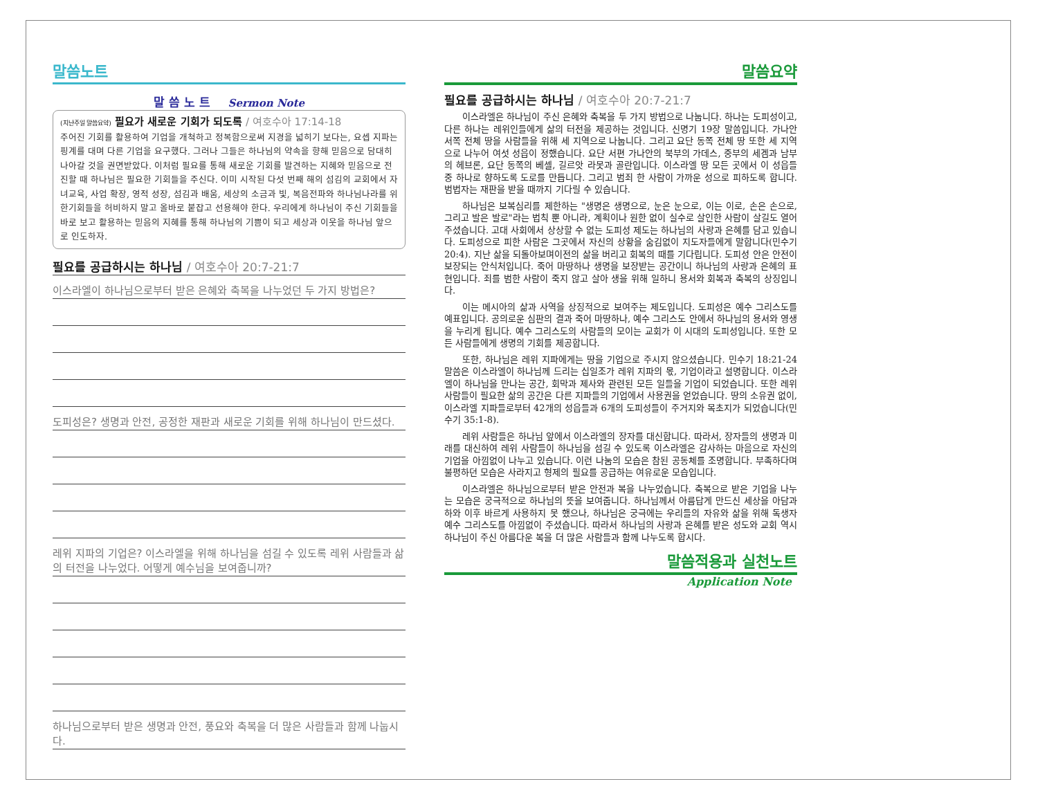말씀노트
말 씀 노 트 Sermon Note
(지난주일 말씀요약) 필요가 새로운 기회가 되도록 / 여호수아 17:14-18
주어진 기회를 활용하여 기업을 개척하고 정복함으로써 지경을 넓히기 보다는, 요셉 지파는 핑계를 대며 다른 기업을 요구했다. 그러나 그들은 하나님의 약속을 향해 믿음으로 담대히 나아갈 것을 권면받았다. 이처럼 필요를 통해 새로운 기회를 발견하는 지혜와 믿음으로 전진할 때 하나님은 필요한 기회들을 주신다. 이미 시작된 다섯 번째 해의 섬김의 교회에서 자녀교육, 사업 확장, 영적 성장, 섬김과 배움, 세상의 소금과 빛, 복음전파와 하나님나라를 위한기회들을 허비하지 말고 올바로 붙잡고 선용해야 한다. 우리에게 하나님이 주신 기회들을 바로 보고 활용하는 믿음의 지혜를 통해 하나님의 기쁨이 되고 세상과 이웃을 하나님 앞으로 인도하자.
필요를 공급하시는 하나님 / 여호수아 20:7-21:7
이스라엘이 하나님으로부터 받은 은혜와 축복을 나누었던 두 가지 방법은?
도피성은? 생명과 안전, 공정한 재판과 새로운 기회를 위해 하나님이 만드셨다.
레위 지파의 기업은? 이스라엘을 위해 하나님을 섬길 수 있도록 레위 사람들과 삶의 터전을 나누었다. 어떻게 예수님을 보여줍니까?
하나님으로부터 받은 생명과 안전, 풍요와 축복을 더 많은 사람들과 함께 나눕시다.
말씀요약
필요를 공급하시는 하나님 / 여호수아 20:7-21:7
이스라엘은 하나님이 주신 은혜와 축복을 두 가지 방법으로 나눕니다. 하나는 도피성이고, 다른 하나는 레위인들에게 삶의 터전을 제공하는 것입니다. 신명기 19장 말씀입니다. 가나안 서쪽 전체 땅을 사람들을 위해 세 지역으로 나눕니다. 그리고 요단 동쪽 전체 땅 또한 세 지역으로 나누어 여섯 성읍이 정했습니다. 요단 서편 가나안의 북부의 가데스, 중부의 세겜과 남부의 헤브론, 요단 동쪽의 베셀, 길르앗 라못과 골란입니다. 이스라엘 땅 모든 곳에서 이 성읍들 중 하나로 향하도록 도로를 만듭니다. 그리고 범죄 한 사람이 가까운 성으로 피하도록 합니다. 범법자는 재판을 받을 때까지 기다릴 수 있습니다.
하나님은 보복심리를 제한하는 "생명은 생명으로, 눈은 눈으로, 이는 이로, 손은 손으로, 그리고 발은 발로"라는 법칙 뿐 아니라, 계획이나 원한 없이 실수로 살인한 사람이 살길도 열어 주셨습니다. 고대 사회에서 상상할 수 없는 도피성 제도는 하나님의 사랑과 은혜를 담고 있습니다. 도피성으로 피한 사람은 그곳에서 자신의 상황을 숨김없이 지도자들에게 말합니다(민수기 20:4). 지난 삶을 되돌아보며이전의 삶을 버리고 회복의 때를 기다립니다. 도피성 안은 안전이 보장되는 안식처입니다. 죽어 마땅하나 생명을 보장받는 공간이니 하나님의 사랑과 은혜의 표현입니다. 죄를 범한 사람이 죽지 않고 살아 생을 위해 일하니 용서와 회복과 축복의 상징입니다.
이는 메시아의 삶과 사역을 상징적으로 보여주는 제도입니다. 도피성은 예수 그리스도를 예표입니다. 공의로운 심판의 결과 죽어 마땅하나, 예수 그리스도 안에서 하나님의 용서와 영생을 누리게 됩니다. 예수 그리스도의 사람들의 모이는 교회가 이 시대의 도피성입니다. 또한 모든 사람들에게 생명의 기회를 제공합니다.
또한, 하나님은 레위 지파에게는 땅을 기업으로 주시지 않으셨습니다. 민수기 18:21-24 말씀은 이스라엘이 하나님께 드리는 십일조가 레위 지파의 몫, 기업이라고 설명합니다. 이스라엘이 하나님을 만나는 공간, 회막과 제사와 관련된 모든 일들을 기업이 되었습니다. 또한 레위 사람들이 필요한 삶의 공간은 다른 지파들의 기업에서 사용권을 얻었습니다. 땅의 소유권 없이, 이스라엘 지파들로부터 42개의 성읍들과 6개의 도피성들이 주거지와 목초지가 되었습니다(민수기 35:1-8).
레위 사람들은 하나님 앞에서 이스라엘의 장자를 대신합니다. 따라서, 장자들의 생명과 미래를 대신하여 레위 사람들이 하나님을 섬길 수 있도록 이스라엘은 감사하는 마음으로 자신의 기업을 아낌없이 나누고 있습니다. 이런 나눔의 모습은 참된 공동체를 조명합니다. 부족하다며 불평하던 모습은 사라지고 형제의 필요를 공급하는 여유로운 모습입니다.
이스라엘은 하나님으로부터 받은 안전과 복을 나누었습니다. 축복으로 받은 기업을 나누는 모습은 궁극적으로 하나님의 뜻을 보여줍니다. 하나님께서 아름답게 만드신 세상을 아담과 하와 이후 바르게 사용하지 못 했으나, 하나님은 궁극에는 우리들의 자유와 삶을 위해 독생자 예수 그리스도를 아낌없이 주셨습니다. 따라서 하나님의 사랑과 은혜를 받은 성도와 교회 역시 하나님이 주신 아름다운 복을 더 많은 사람들과 함께 나누도록 합시다.
말씀적용과 실천노트
Application Note